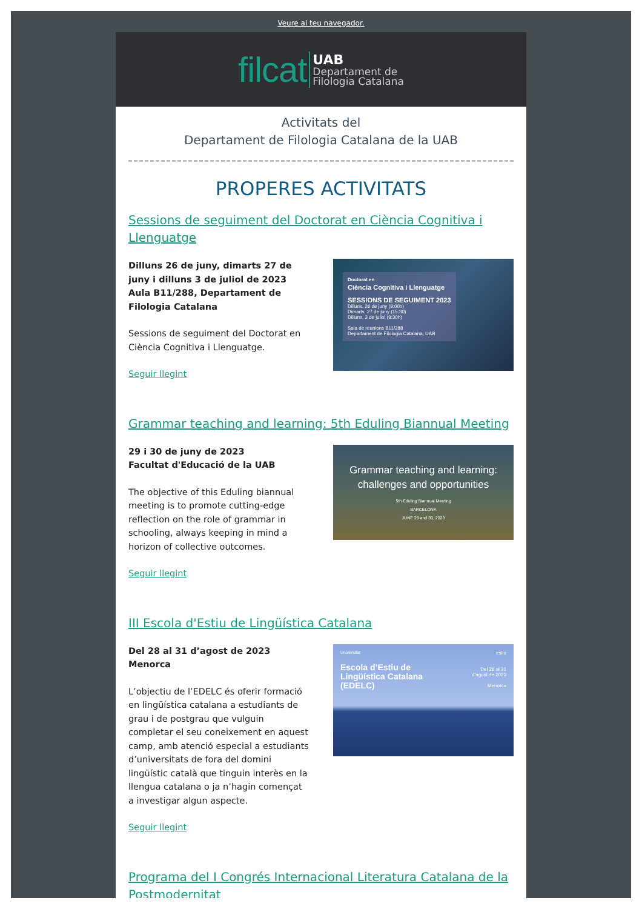Veure al teu navegador.
filcat
UAB
Departament de
Filologia Catalana
Activitats del
Departament de Filologia Catalana de la UAB
PROPERES ACTIVITATS
Sessions de seguiment del Doctorat en Ciència Cognitiva i Llenguatge
Dilluns 26 de juny, dimarts 27 de juny i dilluns 3 de juliol de 2023
Aula B11/288, Departament de Filologia Catalana
Sessions de seguiment del Doctorat en Ciència Cognitiva i Llenguatge.
Seguir llegint
Doctorat en
Ciència Cognitiva i Llenguatge
SESSIONS DE SEGUIMENT 2023
Dilluns, 26 de juny (9:00h)
Dimarts, 27 de juny (15:30)
Dilluns, 3 de juliol (9:30h)
Sala de reunions B11/288
Departament de Filologia Catalana, UAB
Grammar teaching and learning: 5th Eduling Biannual Meeting
29 i 30 de juny de 2023
Facultat d'Educació de la UAB
The objective of this Eduling biannual meeting is to promote cutting-edge reflection on the role of grammar in schooling, always keeping in mind a horizon of collective outcomes.
Seguir llegint
Grammar teaching and learning:
challenges and opportunities
5th Eduling Biannual Meeting
BARCELONA
JUNE 29 and 30, 2023
III Escola d'Estiu de Lingüística Catalana
Del 28 al 31 d’agost de 2023
Menorca
L’objectiu de l’EDELC és oferir formació en lingüística catalana a estudiants de grau i de postgrau que vulguin completar el seu coneixement en aquest camp, amb atenció especial a estudiants d’universitats de fora del domini lingüístic català que tinguin interès en la llengua catalana o ja n’hagin començat a investigar algun aspecte.
Seguir llegint
Universitat
Escola d’Estiu de
Lingüística Catalana
(EDELC)
estiu
Del 28 al 31
d’agost de 2023
Menorca
Programa del I Congrés Internacional Literatura Catalana de la Postmodernitat